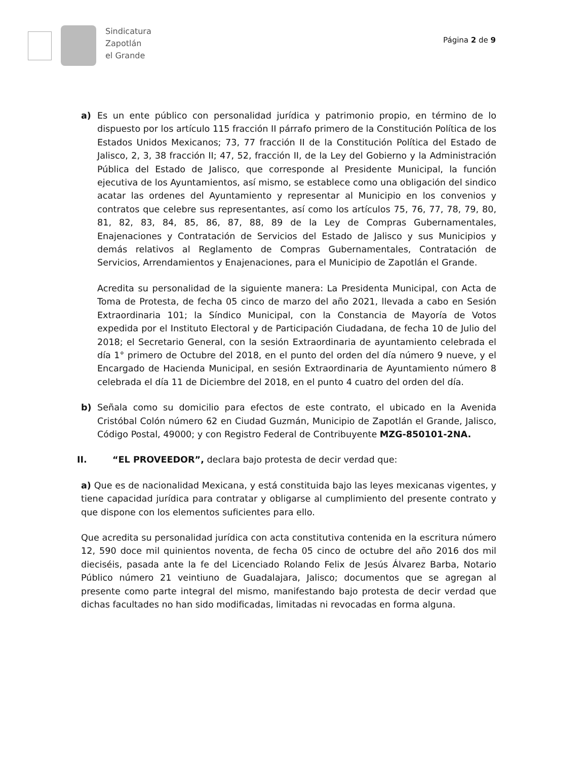Sindicatura
Zapotlán
el Grande
Página 2 de 9
a) Es un ente público con personalidad jurídica y patrimonio propio, en término de lo dispuesto por los artículo 115 fracción II párrafo primero de la Constitución Política de los Estados Unidos Mexicanos; 73, 77 fracción II de la Constitución Política del Estado de Jalisco, 2, 3, 38 fracción II; 47, 52, fracción II, de la Ley del Gobierno y la Administración Pública del Estado de Jalisco, que corresponde al Presidente Municipal, la función ejecutiva de los Ayuntamientos, así mismo, se establece como una obligación del sindico acatar las ordenes del Ayuntamiento y representar al Municipio en los convenios y contratos que celebre sus representantes, así como los artículos 75, 76, 77, 78, 79, 80, 81, 82, 83, 84, 85, 86, 87, 88, 89 de la Ley de Compras Gubernamentales, Enajenaciones y Contratación de Servicios del Estado de Jalisco y sus Municipios y demás relativos al Reglamento de Compras Gubernamentales, Contratación de Servicios, Arrendamientos y Enajenaciones, para el Municipio de Zapotlán el Grande.
Acredita su personalidad de la siguiente manera: La Presidenta Municipal, con Acta de Toma de Protesta, de fecha 05 cinco de marzo del año 2021, llevada a cabo en Sesión Extraordinaria 101; la Síndico Municipal, con la Constancia de Mayoría de Votos expedida por el Instituto Electoral y de Participación Ciudadana, de fecha 10 de Julio del 2018; el Secretario General, con la sesión Extraordinaria de ayuntamiento celebrada el día 1° primero de Octubre del 2018, en el punto del orden del día número 9 nueve, y el Encargado de Hacienda Municipal, en sesión Extraordinaria de Ayuntamiento número 8 celebrada el día 11 de Diciembre del 2018, en el punto 4 cuatro del orden del día.
b) Señala como su domicilio para efectos de este contrato, el ubicado en la Avenida Cristóbal Colón número 62 en Ciudad Guzmán, Municipio de Zapotlán el Grande, Jalisco, Código Postal, 49000; y con Registro Federal de Contribuyente MZG-850101-2NA.
II. “EL PROVEEDOR”, declara bajo protesta de decir verdad que:
a) Que es de nacionalidad Mexicana, y está constituida bajo las leyes mexicanas vigentes, y tiene capacidad jurídica para contratar y obligarse al cumplimiento del presente contrato y que dispone con los elementos suficientes para ello.
Que acredita su personalidad jurídica con acta constitutiva contenida en la escritura número 12, 590 doce mil quinientos noventa, de fecha 05 cinco de octubre del año 2016 dos mil dieciséis, pasada ante la fe del Licenciado Rolando Felix de Jesús Álvarez Barba, Notario Público número 21 veintiuno de Guadalajara, Jalisco; documentos que se agregan al presente como parte integral del mismo, manifestando bajo protesta de decir verdad que dichas facultades no han sido modificadas, limitadas ni revocadas en forma alguna.